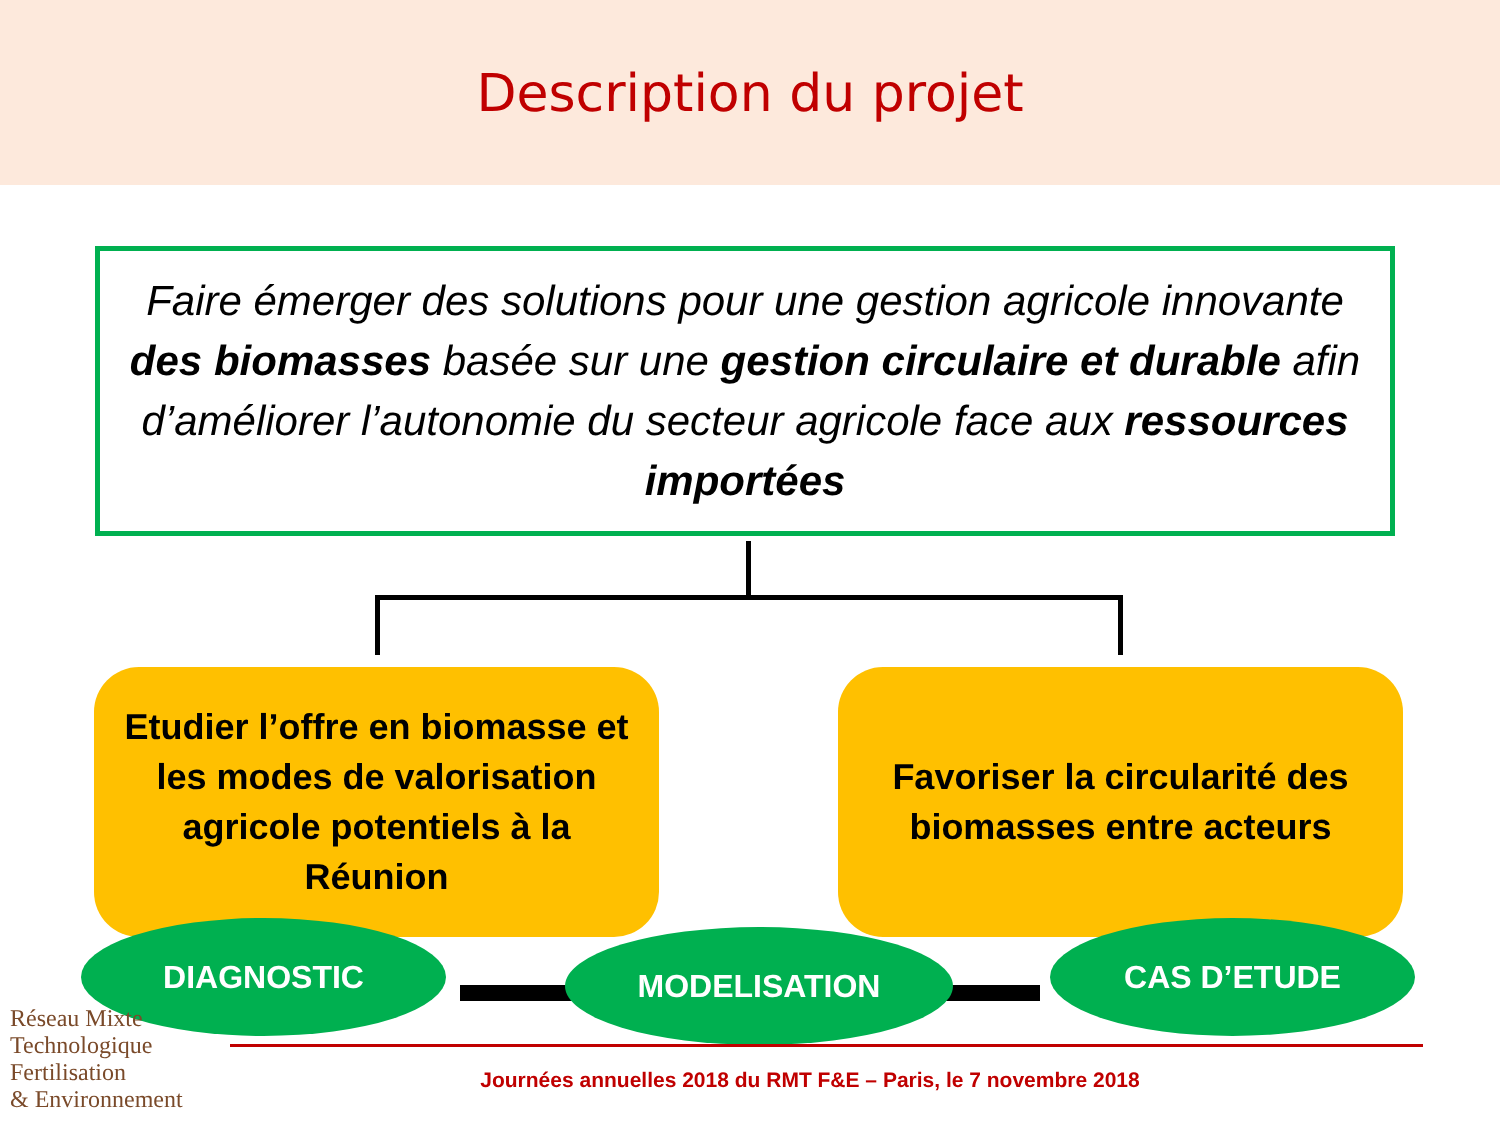Description du projet
Faire émerger des solutions pour une gestion agricole innovante des biomasses basée sur une gestion circulaire et durable afin d’améliorer l’autonomie du secteur agricole face aux ressources importées
Etudier l’offre en biomasse et les modes de valorisation agricole potentiels à la Réunion
Favoriser la circularité des biomasses entre acteurs
DIAGNOSTIC MODELISATION CAS D’ETUDE
Réseau Mixte Technologique
Fertilisation
& Environnement
Journées annuelles 2018 du RMT F&E – Paris, le 7 novembre 2018